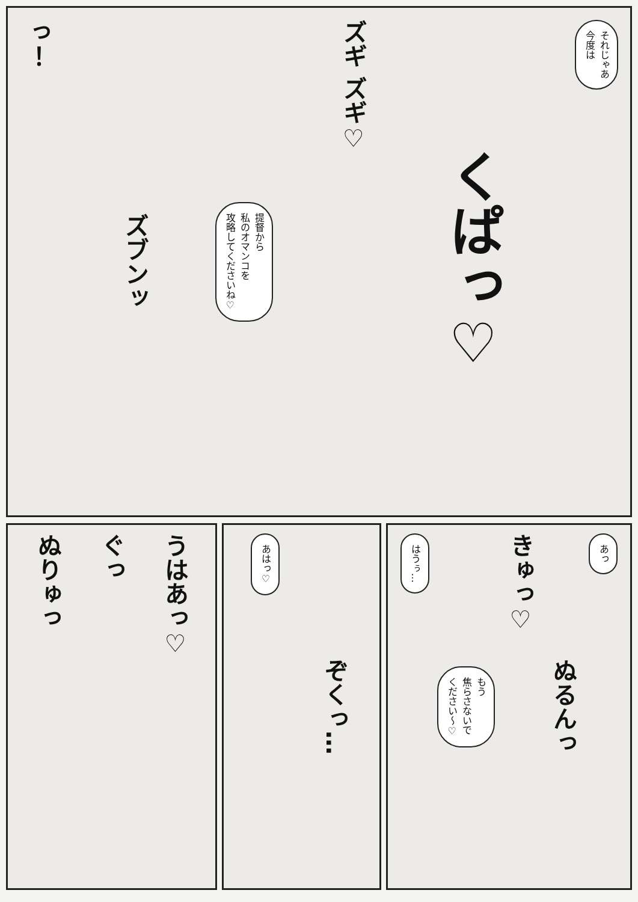っ！
ズブンッ
提督から
私のオマンコを
攻略してくださいね♡
ズギ ズギ♡
くぱっ♡
それじゃあ
今度は
ぬりゅっ
ぐっ
うはあっ♡
あはっ♡
ぞくっ…
はうぅ…
もう
焦らさないで
ください～♡
きゅっ♡
ぬるんっ
あっ